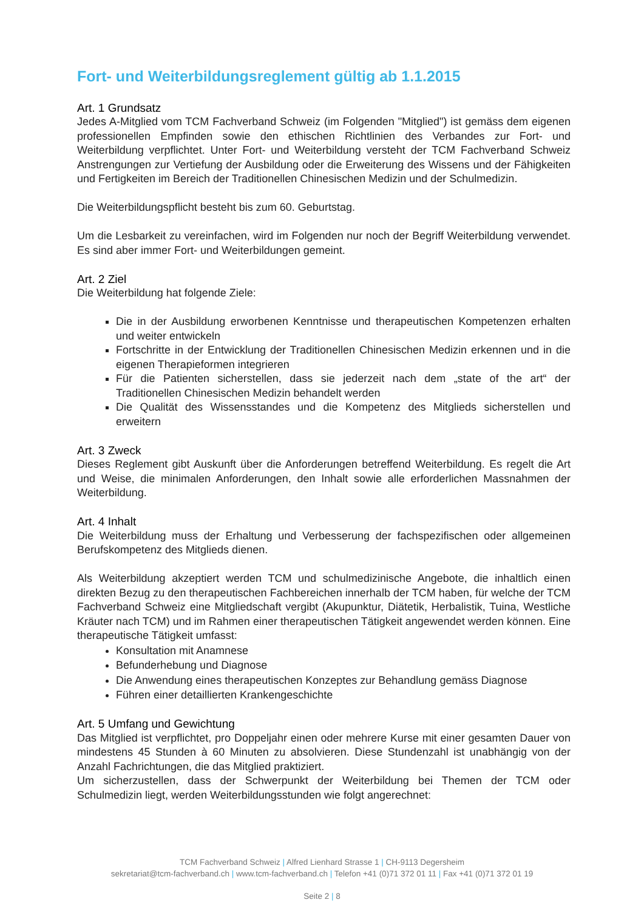Fort- und Weiterbildungsreglement gültig ab 1.1.2015
Art. 1 Grundsatz
Jedes A-Mitglied vom TCM Fachverband Schweiz (im Folgenden "Mitglied") ist gemäss dem eigenen professionellen Empfinden sowie den ethischen Richtlinien des Verbandes zur Fort- und Weiterbildung verpflichtet. Unter Fort- und Weiterbildung versteht der TCM Fachverband Schweiz Anstrengungen zur Vertiefung der Ausbildung oder die Erweiterung des Wissens und der Fähigkeiten und Fertigkeiten im Bereich der Traditionellen Chinesischen Medizin und der Schulmedizin.
Die Weiterbildungspflicht besteht bis zum 60. Geburtstag.
Um die Lesbarkeit zu vereinfachen, wird im Folgenden nur noch der Begriff Weiterbildung verwendet. Es sind aber immer Fort- und Weiterbildungen gemeint.
Art. 2 Ziel
Die Weiterbildung hat folgende Ziele:
Die in der Ausbildung erworbenen Kenntnisse und therapeutischen Kompetenzen erhalten und weiter entwickeln
Fortschritte in der Entwicklung der Traditionellen Chinesischen Medizin erkennen und in die eigenen Therapieformen integrieren
Für die Patienten sicherstellen, dass sie jederzeit nach dem „state of the art“ der Traditionellen Chinesischen Medizin behandelt werden
Die Qualität des Wissensstandes und die Kompetenz des Mitglieds sicherstellen und erweitern
Art. 3 Zweck
Dieses Reglement gibt Auskunft über die Anforderungen betreffend Weiterbildung. Es regelt die Art und Weise, die minimalen Anforderungen, den Inhalt sowie alle erforderlichen Massnahmen der Weiterbildung.
Art. 4 Inhalt
Die Weiterbildung muss der Erhaltung und Verbesserung der fachspezifischen oder allgemeinen Berufskompetenz des Mitglieds dienen.
Als Weiterbildung akzeptiert werden TCM und schulmedizinische Angebote, die inhaltlich einen direkten Bezug zu den therapeutischen Fachbereichen innerhalb der TCM haben, für welche der TCM Fachverband Schweiz eine Mitgliedschaft vergibt (Akupunktur, Diätetik, Herbalistik, Tuina, Westliche Kräuter nach TCM) und im Rahmen einer therapeutischen Tätigkeit angewendet werden können. Eine therapeutische Tätigkeit umfasst:
Konsultation mit Anamnese
Befunderhebung und Diagnose
Die Anwendung eines therapeutischen Konzeptes zur Behandlung gemäss Diagnose
Führen einer detaillierten Krankengeschichte
Art. 5 Umfang und Gewichtung
Das Mitglied ist verpflichtet, pro Doppeljahr einen oder mehrere Kurse mit einer gesamten Dauer von mindestens 45 Stunden à 60 Minuten zu absolvieren. Diese Stundenzahl ist unabhängig von der Anzahl Fachrichtungen, die das Mitglied praktiziert.
Um sicherzustellen, dass der Schwerpunkt der Weiterbildung bei Themen der TCM oder Schulmedizin liegt, werden Weiterbildungsstunden wie folgt angerechnet:
TCM Fachverband Schweiz | Alfred Lienhard Strasse 1 | CH-9113 Degersheim
sekretariat@tcm-fachverband.ch | www.tcm-fachverband.ch | Telefon +41 (0)71 372 01 11 | Fax +41 (0)71 372 01 19
Seite 2 | 8